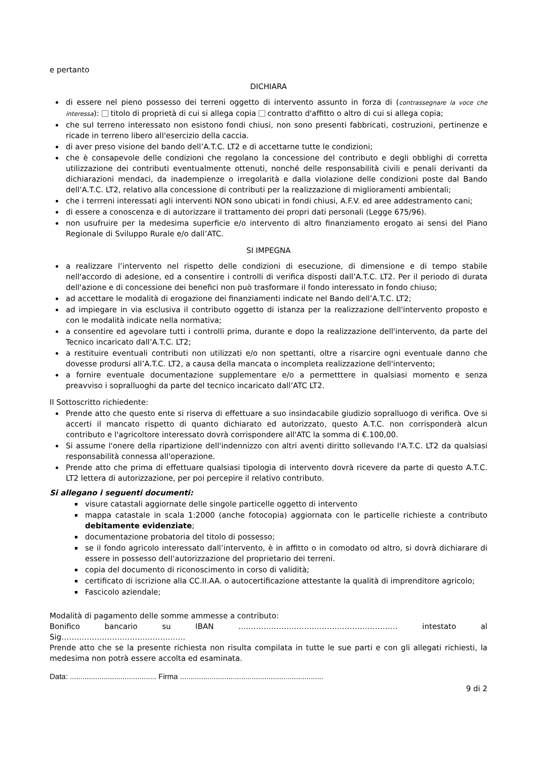e pertanto
DICHIARA
di essere nel pieno possesso dei terreni oggetto di intervento assunto in forza di (contrassegnare la voce che interessa): titolo di proprietà di cui si allega copia contratto d'affitto o altro di cui si allega copia;
che sul terreno interessato non esistono fondi chiusi, non sono presenti fabbricati, costruzioni, pertinenze e ricade in terreno libero all'esercizio della caccia.
di aver preso visione del bando dell’A.T.C. LT2 e di accettarne tutte le condizioni;
che è consapevole delle condizioni che regolano la concessione del contributo e degli obblighi di corretta utilizzazione dei contributi eventualmente ottenuti, nonché delle responsabilità civili e penali derivanti da dichiarazioni mendaci, da inadempienze o irregolarità e dalla violazione delle condizioni poste dal Bando dell’A.T.C. LT2, relativo alla concessione di contributi per la realizzazione di miglioramenti ambientali;
che i terrreni interessati agli interventi NON sono ubicati in fondi chiusi, A.F.V. ed aree addestramento cani;
di essere a conoscenza e di autorizzare il trattamento dei propri dati personali (Legge 675/96).
non usufruire per la medesima superficie e/o intervento di altro finanziamento erogato ai sensi del Piano Regionale di Sviluppo Rurale e/o dall’ATC.
SI IMPEGNA
a realizzare l’intervento nel rispetto delle condizioni di esecuzione, di dimensione e di tempo stabile nell'accordo di adesione, ed a consentire i controlli di verifica disposti dall’A.T.C. LT2. Per il periodo di durata dell'azione e di concessione dei benefici non può trasformare il fondo interessato in fondo chiuso;
ad accettare le modalità di erogazione dei finanziamenti indicate nel Bando dell’A.T.C. LT2;
ad impiegare in via esclusiva il contributo oggetto di istanza per la realizzazione dell'intervento proposto e con le modalità indicate nella normativa;
a consentire ed agevolare tutti i controlli prima, durante e dopo la realizzazione dell'intervento, da parte del Tecnico incaricato dall’A.T.C. LT2;
a restituire eventuali contributi non utilizzati e/o non spettanti, oltre a risarcire ogni eventuale danno che dovesse prodursi all’A.T.C. LT2, a causa della mancata o incompleta realizzazione dell'intervento;
a fornire eventuale documentazione supplementare e/o a permetttere in qualsiasi momento e senza preavviso i sopralluoghi da parte del tecnico incaricato dall’ATC LT2.
Il Sottoscritto richiedente:
Prende atto che questo ente si riserva di effettuare a suo insindacabile giudizio sopralluogo di verifica. Ove si accerti il mancato rispetto di quanto dichiarato ed autorizzato, questo A.T.C. non corrisponderà alcun contributo e l'agricoltore interessato dovrà corrispondere all'ATC la somma di €.100,00.
Si assume l'onere della ripartizione dell'indennizzo con altri aventi diritto sollevando l'A.T.C. LT2 da qualsiasi responsabilità connessa all'operazione.
Prende atto che prima di effettuare qualsiasi tipologia di intervento dovrà ricevere da parte di questo A.T.C. LT2 lettera di autorizzazione, per poi percepire il relativo contributo.
Si allegano i seguenti documenti:
visure catastali aggiornate delle singole particelle oggetto di intervento
mappa catastale in scala 1:2000 (anche fotocopia) aggiornata con le particelle richieste a contributo debitamente evidenziate;
documentazione probatoria del titolo di possesso;
se il fondo agricolo interessato dall’intervento, è in affitto o in comodato od altro, si dovrà dichiarare di essere in possesso dell’autorizzazione del proprietario dei terreni.
copia del documento di riconoscimento in corso di validità;
certificato di iscrizione alla CC.II.AA. o autocertificazione attestante la qualità di imprenditore agricolo;
Fascicolo aziendale;
Modalità di pagamento delle somme ammesse a contributo:
Bonifico bancario su IBAN ……………………………………………………… intestato al Sig………………………………………….
Prende atto che se la presente richiesta non risulta compilata in tutte le sue parti e con gli allegati richiesti, la medesima non potrà essere accolta ed esaminata.
Data: ......................................... Firma ....................................................................
9 di 2